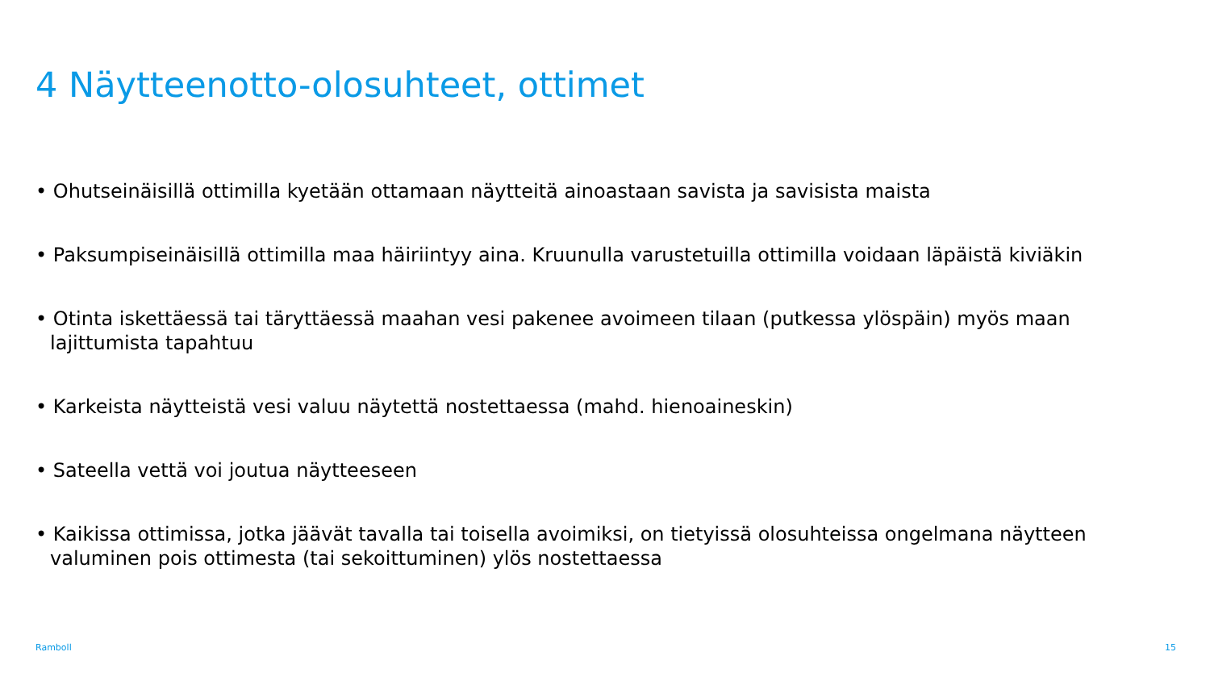4 Näytteenotto-olosuhteet, ottimet
• Ohutseinäisillä ottimilla kyetään ottamaan näytteitä ainoastaan savista ja savisista maista
• Paksumpiseinäisillä ottimilla maa häiriintyy aina. Kruunulla varustetuilla ottimilla voidaan läpäistä kiviäkin
• Otinta iskettäessä tai täryttäessä maahan vesi pakenee avoimeen tilaan (putkessa ylöspäin) myös maan lajittumista tapahtuu
• Karkeista näytteistä vesi valuu näytettä nostettaessa (mahd. hienoaineskin)
• Sateella vettä voi joutua näytteeseen
• Kaikissa ottimissa, jotka jäävät tavalla tai toisella avoimiksi, on tietyissä olosuhteissa ongelmana näytteen valuminen pois ottimesta (tai sekoittuminen) ylös nostettaessa
Ramboll 15